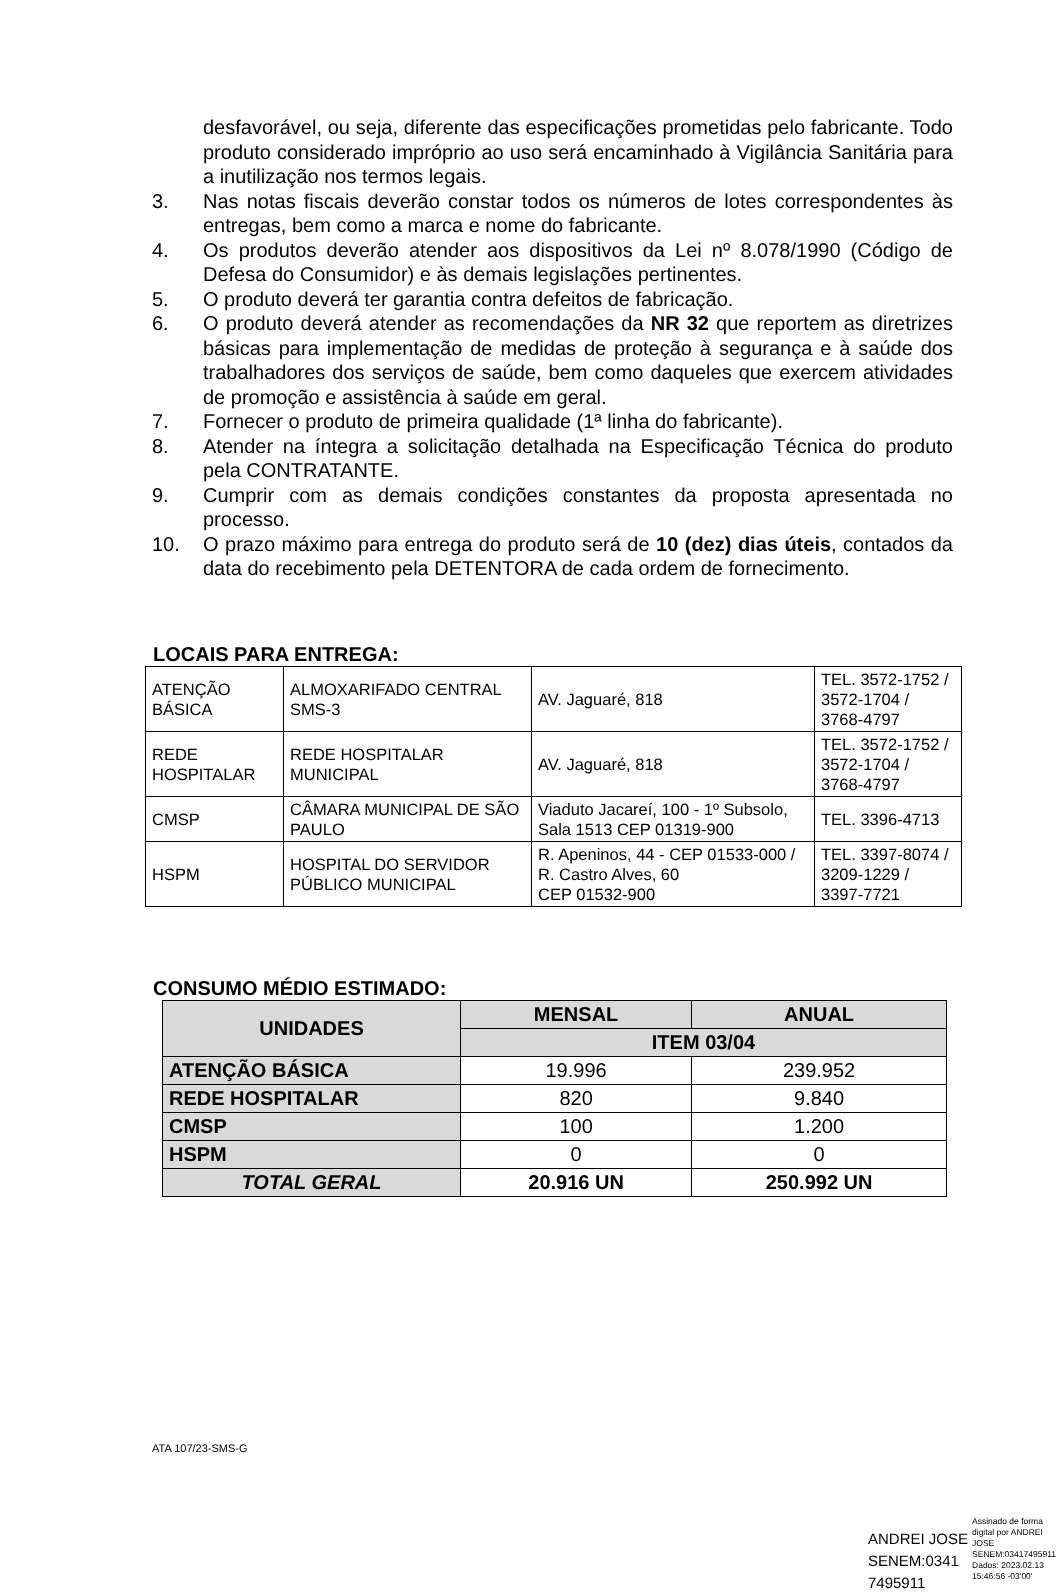desfavorável, ou seja, diferente das especificações prometidas pelo fabricante. Todo produto considerado impróprio ao uso será encaminhado à Vigilância Sanitária para a inutilização nos termos legais.
3. Nas notas fiscais deverão constar todos os números de lotes correspondentes às entregas, bem como a marca e nome do fabricante.
4. Os produtos deverão atender aos dispositivos da Lei nº 8.078/1990 (Código de Defesa do Consumidor) e às demais legislações pertinentes.
5. O produto deverá ter garantia contra defeitos de fabricação.
6. O produto deverá atender as recomendações da NR 32 que reportem as diretrizes básicas para implementação de medidas de proteção à segurança e à saúde dos trabalhadores dos serviços de saúde, bem como daqueles que exercem atividades de promoção e assistência à saúde em geral.
7. Fornecer o produto de primeira qualidade (1ª linha do fabricante).
8. Atender na íntegra a solicitação detalhada na Especificação Técnica do produto pela CONTRATANTE.
9. Cumprir com as demais condições constantes da proposta apresentada no processo.
10. O prazo máximo para entrega do produto será de 10 (dez) dias úteis, contados da data do recebimento pela DETENTORA de cada ordem de fornecimento.
LOCAIS PARA ENTREGA:
| ATENÇÃO BÁSICA | ALMOXARIFADO CENTRAL SMS-3 | AV. Jaguaré, 818 | TEL. 3572-1752 / 3572-1704 / 3768-4797 |
| REDE HOSPITALAR | REDE HOSPITALAR MUNICIPAL | AV. Jaguaré, 818 | TEL. 3572-1752 / 3572-1704 / 3768-4797 |
| CMSP | CÂMARA MUNICIPAL DE SÃO PAULO | Viaduto Jacareí, 100 - 1º Subsolo, Sala 1513 CEP 01319-900 | TEL. 3396-4713 |
| HSPM | HOSPITAL DO SERVIDOR PÚBLICO MUNICIPAL | R. Apeninos, 44 - CEP 01533-000 / R. Castro Alves, 60 CEP 01532-900 | TEL. 3397-8074 / 3209-1229 / 3397-7721 |
CONSUMO MÉDIO ESTIMADO:
| UNIDADES | MENSAL | ANUAL |
| --- | --- | --- |
| | ITEM 03/04 | |
| ATENÇÃO BÁSICA | 19.996 | 239.952 |
| REDE HOSPITALAR | 820 | 9.840 |
| CMSP | 100 | 1.200 |
| HSPM | 0 | 0 |
| TOTAL GERAL | 20.916 UN | 250.992 UN |
ATA 107/23-SMS-G
ANDREI JOSE
SENEM:0341
7495911
Assinado de forma
digital por ANDREI
JOSE
SENEM:03417495911
Dados: 2023.02.13
15:46:56 -03'00'